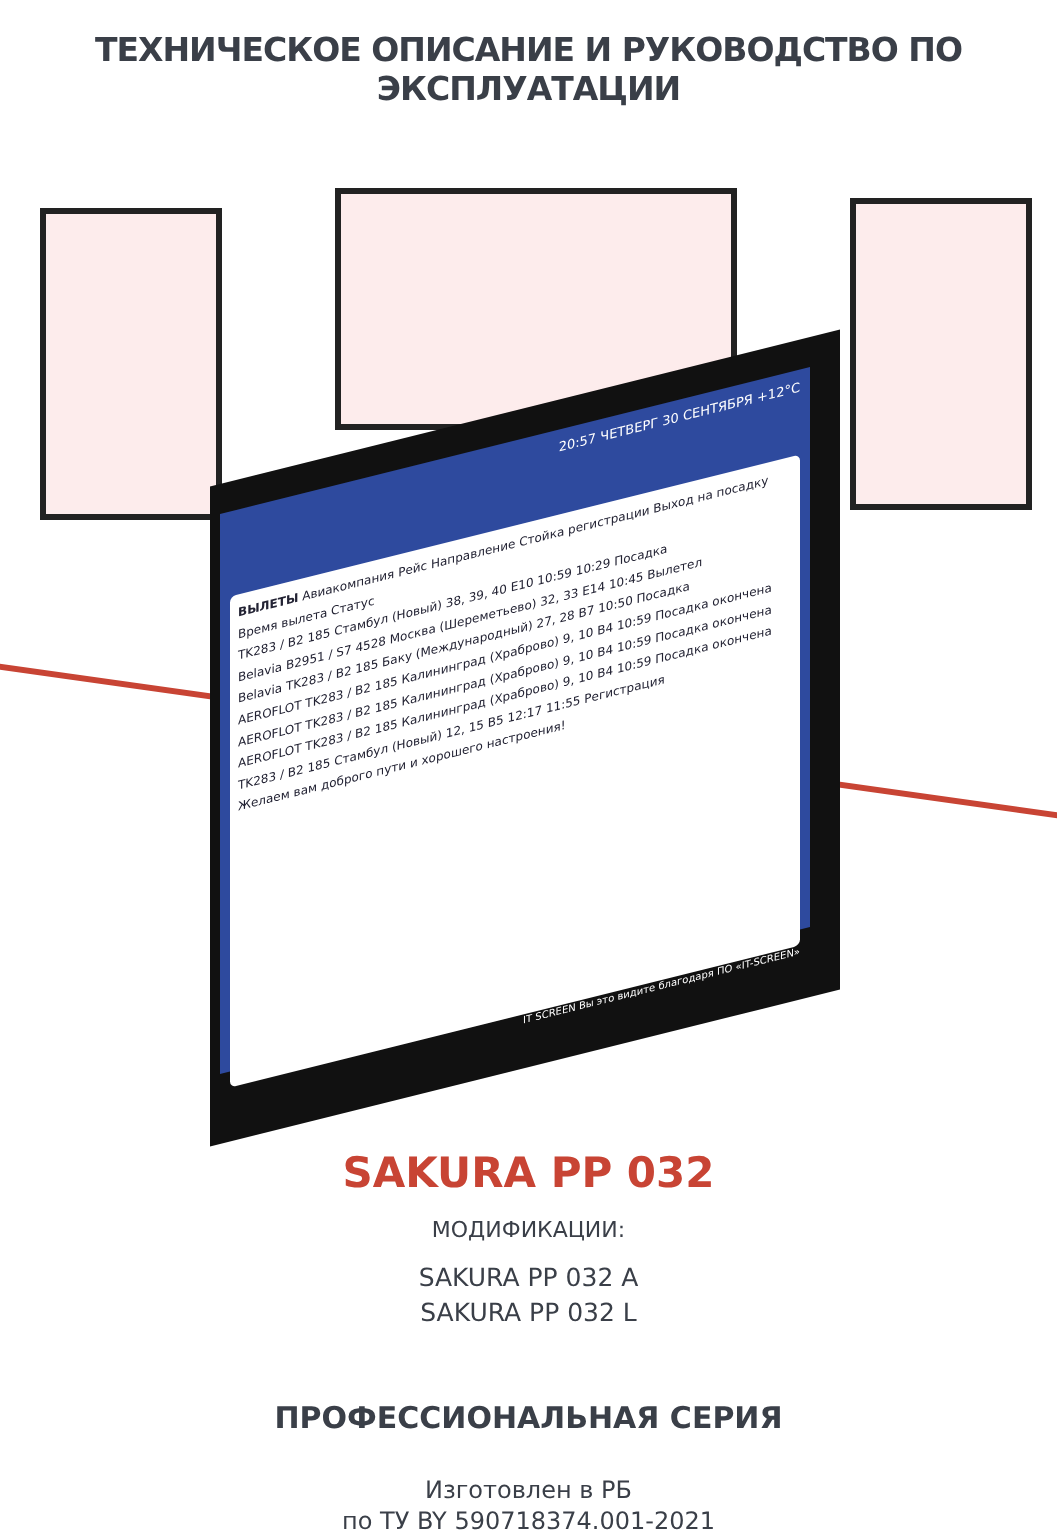ТЕХНИЧЕСКОЕ ОПИСАНИЕ И РУКОВОДСТВО ПО ЭКСПЛУАТАЦИИ
20:57 ЧЕТВЕРГ 30 СЕНТЯБРЯ +12°C
ВЫЛЕТЫ Авиакомпания Рейс Направление Стойка регистрации Выход на посадку Время вылета Статус
TK283 / B2 185 Стамбул (Новый) 38, 39, 40 E10 10:59 10:29 Посадка
Belavia B2951 / S7 4528 Москва (Шереметьево) 32, 33 E14 10:45 Вылетел
Belavia TK283 / B2 185 Баку (Международный) 27, 28 B7 10:50 Посадка
AEROFLOT TK283 / B2 185 Калининград (Храброво) 9, 10 B4 10:59 Посадка окончена
AEROFLOT TK283 / B2 185 Калининград (Храброво) 9, 10 B4 10:59 Посадка окончена
AEROFLOT TK283 / B2 185 Калининград (Храброво) 9, 10 B4 10:59 Посадка окончена
TK283 / B2 185 Стамбул (Новый) 12, 15 B5 12:17 11:55 Регистрация
Желаем вам доброго пути и хорошего настроения!
IT SCREEN Вы это видите благодаря ПО «IT-SCREEN»
SAKURA PP 032
МОДИФИКАЦИИ:
SAKURA PP 032 A
SAKURA PP 032 L
ПРОФЕССИОНАЛЬНАЯ СЕРИЯ
Изготовлен в РБ
по ТУ BY 590718374.001-2021